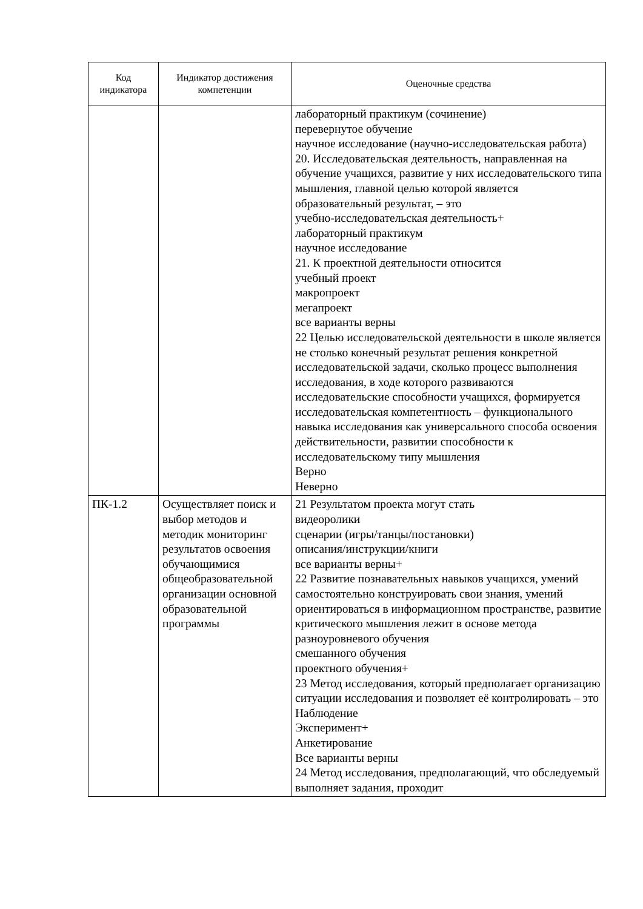| Код индикатора | Индикатор достижения компетенции | Оценочные средства |
| --- | --- | --- |
| | | лабораторный практикум (сочинение) перевернутое обучение научное исследование (научно-исследовательская работа) 20. Исследовательская деятельность, направленная на обучение учащихся, развитие у них исследовательского типа мышления, главной целью которой является образовательный результат, – это учебно-исследовательская деятельность+ лабораторный практикум научное исследование 21. К проектной деятельности относится учебный проект макропроект мегапроект все варианты верны 22 Целью исследовательской деятельности в школе является не столько конечный результат решения конкретной исследовательской задачи, сколько процесс выполнения исследования, в ходе которого развиваются исследовательские способности учащихся, формируется исследовательская компетентность – функционального навыка исследования как универсального способа освоения действительности, развитии способности к исследовательскому типу мышления Верно Неверно |
| ПК-1.2 | Осуществляет поиск и выбор методов и методик мониторинг результатов освоения обучающимися общеобразовательной организации основной образовательной программы | 21 Результатом проекта могут стать видеоролики сценарии (игры/танцы/постановки) описания/инструкции/книги все варианты верны+ 22 Развитие познавательных навыков учащихся, умений самостоятельно конструировать свои знания, умений ориентироваться в информационном пространстве, развитие критического мышления лежит в основе метода разноуровневого обучения смешанного обучения проектного обучения+ 23 Метод исследования, который предполагает организацию ситуации исследования и позволяет её контролировать – это Наблюдение Эксперимент+ Анкетирование Все варианты верны 24 Метод исследования, предполагающий, что обследуемый выполняет задания, проходит |